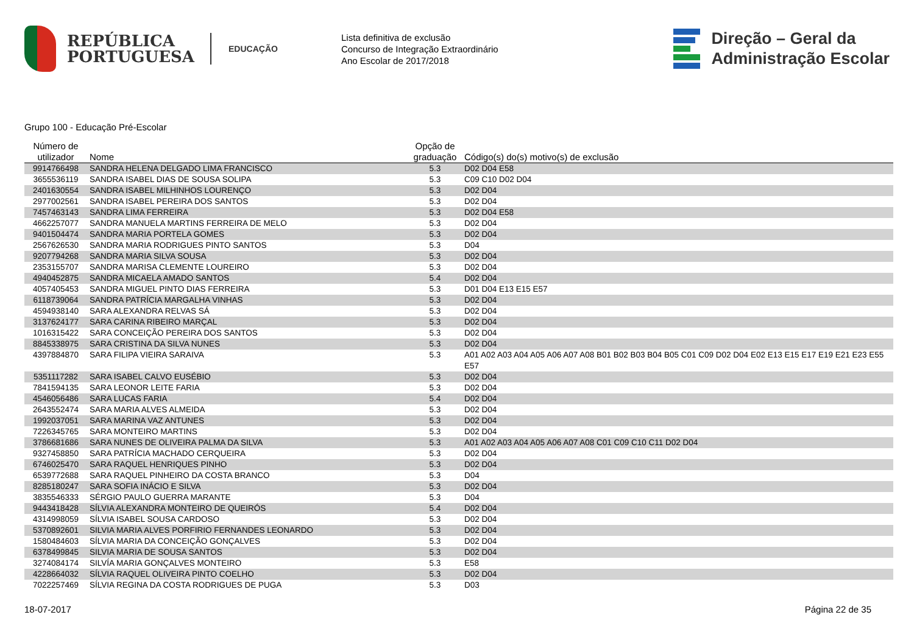REPÚBLICA
PORTUGUESA
EDUCAÇÃO
Lista definitiva de exclusão
Concurso de Integração Extraordinário
Ano Escolar de 2017/2018
Direção – Geral da
Administração Escolar
Grupo 100 - Educação Pré-Escolar
| Número de utilizador | Nome | Opção de graduação | Código(s) do(s) motivo(s) de exclusão |
| --- | --- | --- | --- |
| 9914766498 | SANDRA HELENA DELGADO LIMA FRANCISCO | 5.3 | D02 D04 E58 |
| 3655536119 | SANDRA ISABEL DIAS DE SOUSA SOLIPA | 5.3 | C09 C10 D02 D04 |
| 2401630554 | SANDRA ISABEL MILHINHOS LOURENÇO | 5.3 | D02 D04 |
| 2977002561 | SANDRA ISABEL PEREIRA DOS SANTOS | 5.3 | D02 D04 |
| 7457463143 | SANDRA LIMA FERREIRA | 5.3 | D02 D04 E58 |
| 4662257077 | SANDRA MANUELA MARTINS FERREIRA DE MELO | 5.3 | D02 D04 |
| 9401504474 | SANDRA MARIA PORTELA GOMES | 5.3 | D02 D04 |
| 2567626530 | SANDRA MARIA RODRIGUES PINTO SANTOS | 5.3 | D04 |
| 9207794268 | SANDRA MARIA SILVA SOUSA | 5.3 | D02 D04 |
| 2353155707 | SANDRA MARISA CLEMENTE LOUREIRO | 5.3 | D02 D04 |
| 4940452875 | SANDRA MICAELA AMADO SANTOS | 5.4 | D02 D04 |
| 4057405453 | SANDRA MIGUEL PINTO DIAS FERREIRA | 5.3 | D01 D04 E13 E15 E57 |
| 6118739064 | SANDRA PATRÍCIA MARGALHA VINHAS | 5.3 | D02 D04 |
| 4594938140 | SARA ALEXANDRA RELVAS SÁ | 5.3 | D02 D04 |
| 3137624177 | SARA CARINA RIBEIRO MARÇAL | 5.3 | D02 D04 |
| 1016315422 | SARA CONCEIÇÃO PEREIRA DOS SANTOS | 5.3 | D02 D04 |
| 8845338975 | SARA CRISTINA DA SILVA NUNES | 5.3 | D02 D04 |
| 4397884870 | SARA FILIPA VIEIRA SARAIVA | 5.3 | A01 A02 A03 A04 A05 A06 A07 A08 B01 B02 B03 B04 B05 C01 C09 D02 D04 E02 E13 E15 E17 E19 E21 E23 E55 E57 |
| 5351117282 | SARA ISABEL CALVO EUSÉBIO | 5.3 | D02 D04 |
| 7841594135 | SARA LEONOR LEITE FARIA | 5.3 | D02 D04 |
| 4546056486 | SARA LUCAS FARIA | 5.4 | D02 D04 |
| 2643552474 | SARA MARIA ALVES ALMEIDA | 5.3 | D02 D04 |
| 1992037051 | SARA MARINA VAZ ANTUNES | 5.3 | D02 D04 |
| 7226345765 | SARA MONTEIRO MARTINS | 5.3 | D02 D04 |
| 3786681686 | SARA NUNES DE OLIVEIRA PALMA DA SILVA | 5.3 | A01 A02 A03 A04 A05 A06 A07 A08 C01 C09 C10 C11 D02 D04 |
| 9327458850 | SARA PATRÍCIA MACHADO CERQUEIRA | 5.3 | D02 D04 |
| 6746025470 | SARA RAQUEL HENRIQUES PINHO | 5.3 | D02 D04 |
| 6539772688 | SARA RAQUEL PINHEIRO DA COSTA BRANCO | 5.3 | D04 |
| 8285180247 | SARA SOFIA INÁCIO E SILVA | 5.3 | D02 D04 |
| 3835546333 | SÉRGIO PAULO GUERRA MARANTE | 5.3 | D04 |
| 9443418428 | SÍLVIA ALEXANDRA MONTEIRO DE QUEIRÓS | 5.4 | D02 D04 |
| 4314998059 | SÍLVIA ISABEL SOUSA CARDOSO | 5.3 | D02 D04 |
| 5370892601 | SILVIA MARIA ALVES PORFIRIO FERNANDES LEONARDO | 5.3 | D02 D04 |
| 1580484603 | SÍLVIA MARIA DA CONCEIÇÃO GONÇALVES | 5.3 | D02 D04 |
| 6378499845 | SILVIA MARIA DE SOUSA SANTOS | 5.3 | D02 D04 |
| 3274084174 | SILVÍA MARIA GONÇALVES MONTEIRO | 5.3 | E58 |
| 4228664032 | SÍLVIA RAQUEL OLIVEIRA PINTO COELHO | 5.3 | D02 D04 |
| 7022257469 | SÍLVIA REGINA DA COSTA RODRIGUES DE PUGA | 5.3 | D03 |
18-07-2017 Página 22 de 35